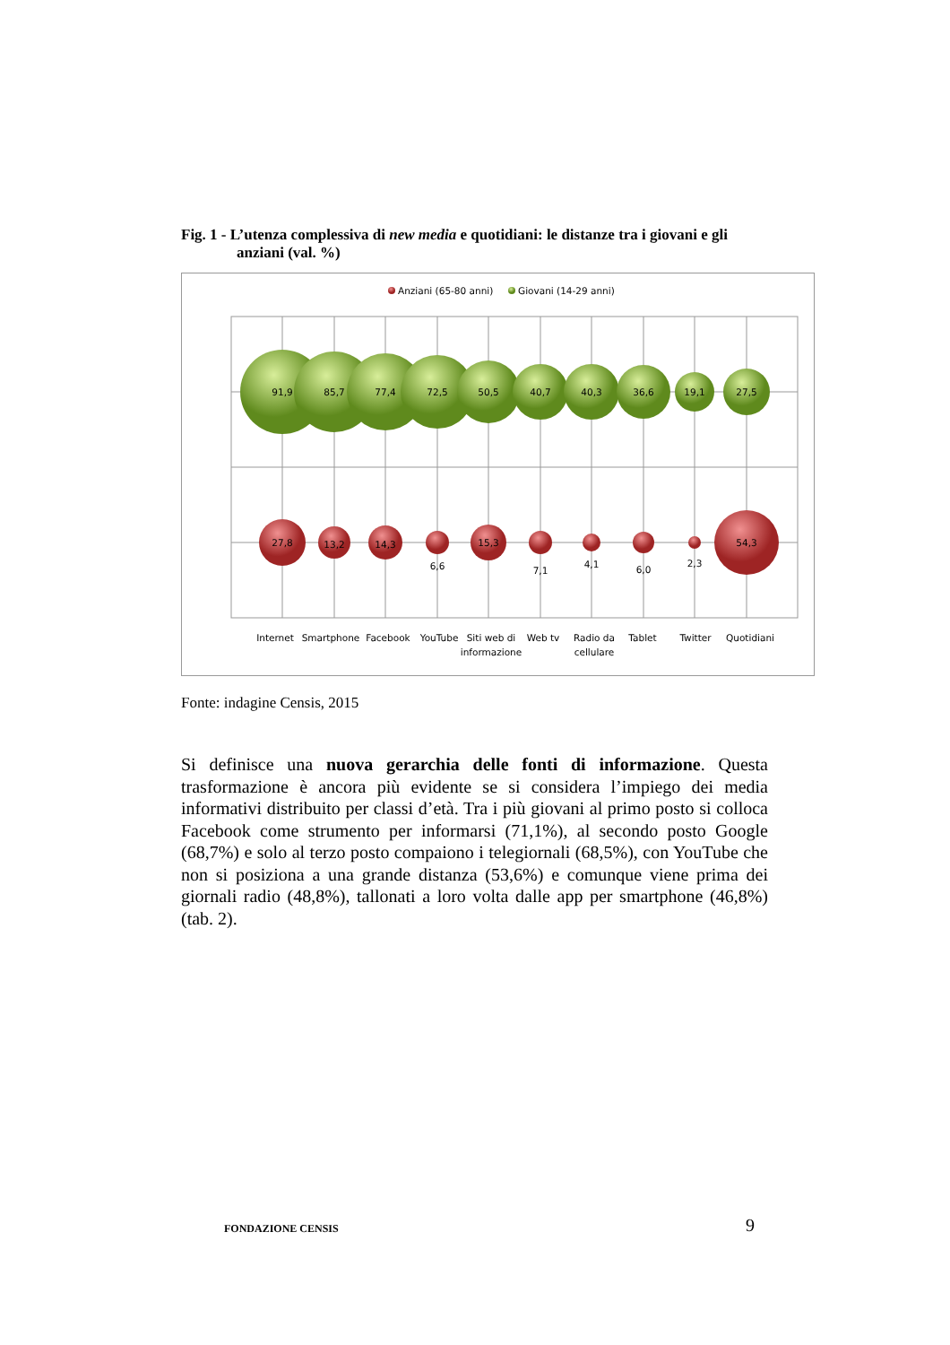Fig. 1 - L’utenza complessiva di new media e quotidiani: le distanze tra i giovani e gli
anziani (val. %)
Anziani (65-80 anni)
Giovani (14-29 anni)
91,9
85,7
77,4
72,5
50,5
40,7
40,3
36,6
19,1
27,5
27,8
13,2
14,3
6,6
15,3
7,1
4,1
6,0
2,3
54,3
Internet
Smartphone
Facebook
YouTube
Siti web di
informazione
Web tv
Radio da
cellulare
Tablet
Twitter
Quotidiani
Fonte: indagine Censis, 2015
Si definisce una nuova gerarchia delle fonti di informazione. Questa trasformazione è ancora più evidente se si considera l’impiego dei media informativi distribuito per classi d’età. Tra i più giovani al primo posto si colloca Facebook come strumento per informarsi (71,1%), al secondo posto Google (68,7%) e solo al terzo posto compaiono i telegiornali (68,5%), con YouTube che non si posiziona a una grande distanza (53,6%) e comunque viene prima dei giornali radio (48,8%), tallonati a loro volta dalle app per smartphone (46,8%) (tab. 2).
FONDAZIONE CENSIS 9